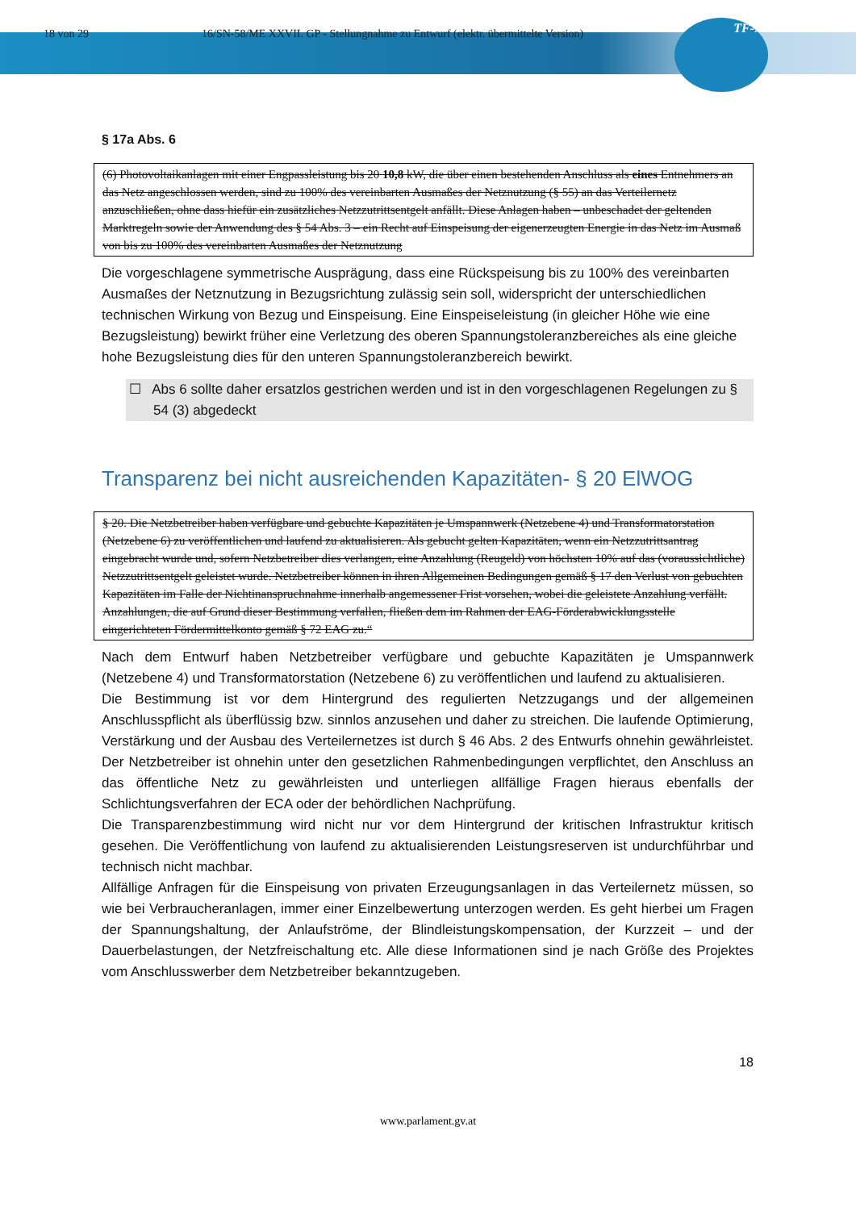18 von 29 16/SN-58/ME XXVII. GP - Stellungnahme zu Entwurf (elektr. übermittelte Version) TF-NETZE
§ 17a Abs. 6
(6) Photovoltaikanlagen mit einer Engpassleistung bis 20 10,8 kW, die über einen bestehenden Anschluss als eines Entnehmers an das Netz angeschlossen werden, sind zu 100% des vereinbarten Ausmaßes der Netznutzung (§ 55) an das Verteilernetz anzuschließen, ohne dass hiefür ein zusätzliches Netzzutrittsentgelt anfällt. Diese Anlagen haben – unbeschadet der geltenden Marktregeln sowie der Anwendung des § 54 Abs. 3 – ein Recht auf Einspeisung der eigenerzeugten Energie in das Netz im Ausmaß von bis zu 100% des vereinbarten Ausmaßes der Netznutzung
Die vorgeschlagene symmetrische Ausprägung, dass eine Rückspeisung bis zu 100% des vereinbarten Ausmaßes der Netznutzung in Bezugsrichtung zulässig sein soll, widerspricht der unterschiedlichen technischen Wirkung von Bezug und Einspeisung. Eine Einspeiseleistung (in gleicher Höhe wie eine Bezugsleistung) bewirkt früher eine Verletzung des oberen Spannungstoleranzbereiches als eine gleiche hohe Bezugsleistung dies für den unteren Spannungstoleranzbereich bewirkt.
☐ Abs 6 sollte daher ersatzlos gestrichen werden und ist in den vorgeschlagenen Regelungen zu § 54 (3) abgedeckt
Transparenz bei nicht ausreichenden Kapazitäten- § 20 ElWOG
§ 20. Die Netzbetreiber haben verfügbare und gebuchte Kapazitäten je Umspannwerk (Netzebene 4) und Transformatorstation (Netzebene 6) zu veröffentlichen und laufend zu aktualisieren. Als gebucht gelten Kapazitäten, wenn ein Netzzutrittsantrag eingebracht wurde und, sofern Netzbetreiber dies verlangen, eine Anzahlung (Reugeld) von höchsten 10% auf das (voraussichtliche) Netzzutrittsentgelt geleistet wurde. Netzbetreiber können in ihren Allgemeinen Bedingungen gemäß § 17 den Verlust von gebuchten Kapazitäten im Falle der Nichtinanspruchnahme innerhalb angemessener Frist vorsehen, wobei die geleistete Anzahlung verfällt. Anzahlungen, die auf Grund dieser Bestimmung verfallen, fließen dem im Rahmen der EAG-Förderabwicklungsstelle eingerichteten Fördermittelkonto gemäß § 72 EAG zu.“
Nach dem Entwurf haben Netzbetreiber verfügbare und gebuchte Kapazitäten je Umspannwerk (Netzebene 4) und Transformatorstation (Netzebene 6) zu veröffentlichen und laufend zu aktualisieren.
Die Bestimmung ist vor dem Hintergrund des regulierten Netzzugangs und der allgemeinen Anschlusspflicht als überflüssig bzw. sinnlos anzusehen und daher zu streichen. Die laufende Optimierung, Verstärkung und der Ausbau des Verteilernetzes ist durch § 46 Abs. 2 des Entwurfs ohnehin gewährleistet. Der Netzbetreiber ist ohnehin unter den gesetzlichen Rahmenbedingungen verpflichtet, den Anschluss an das öffentliche Netz zu gewährleisten und unterliegen allfällige Fragen hieraus ebenfalls der Schlichtungsverfahren der ECA oder der behördlichen Nachprüfung.
Die Transparenzbestimmung wird nicht nur vor dem Hintergrund der kritischen Infrastruktur kritisch gesehen. Die Veröffentlichung von laufend zu aktualisierenden Leistungsreserven ist undurchführbar und technisch nicht machbar.
Allfällige Anfragen für die Einspeisung von privaten Erzeugungsanlagen in das Verteilernetz müssen, so wie bei Verbraucheranlagen, immer einer Einzelbewertung unterzogen werden. Es geht hierbei um Fragen der Spannungshaltung, der Anlaufströme, der Blindleistungskompensation, der Kurzzeit – und der Dauerbelastungen, der Netzfreischaltung etc. Alle diese Informationen sind je nach Größe des Projektes vom Anschlusswerber dem Netzbetreiber bekanntzugeben.
18
www.parlament.gv.at